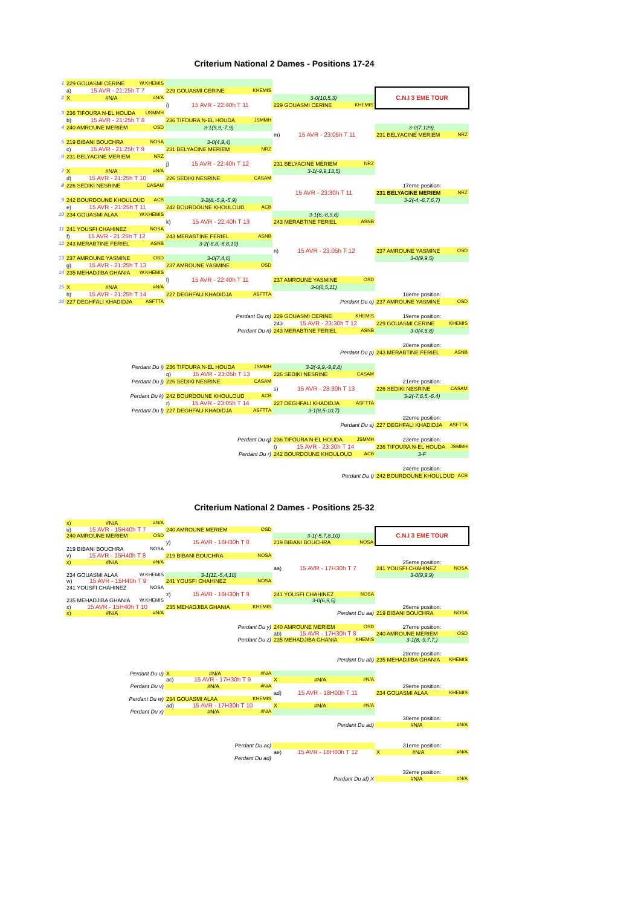Criterium National 2 Dames - Positions 17-24
| 1 | 229 GOUASMI CERINE W.KHEMIS | | | |
| | a) 15 AVR - 21:25h T 7 | 229 GOUASMI CERINE KHEMIS | | C.N.I 3 EME TOUR |
| 2 | X #N/A #N/A | | 3-0(10,5,3) | |
| | | i) 15 AVR - 22:40h T 11 | 229 GOUASMI CERINE KHEMIS | |
| 3 | 236 TIFOURA N-EL HOUDA USMMH | | | |
| | b) 15 AVR - 21:25h T 8 | 236 TIFOURA N-EL HOUDA JSMMH | | |
| 4 | 240 AMROUNE MERIEM OSD | 3-1(9,9,-7,9) | | 3-0(7,129), |
| | | | m) 15 AVR - 23:05h T 11 | 231 BELYACINE MERIEM NRZ |
| 5 | 219 BIBANI BOUCHRA NOSA | 3-0(4,9,4) | | |
| | c) 15 AVR - 21:25h T 9 | 231 BELYACINE MERIEM NRZ | | |
| 6 | 231 BELYACINE MERIEM NRZ | | | |
| | | j) 15 AVR - 22:40h T 12 | 231 BELYACINE MERIEM NRZ | |
| 7 | X #N/A #N/A | | 3-1(-9,9,13,5) | |
| | d) 15 AVR - 21:25h T 10 | 226 SEDIKI NESRINE CASAM | | |
| 8 | 226 SEDIKI NESRINE CASAM | | | 17eme position: |
| | | | 15 AVR - 23:30h T 11 | 231 BELYACINE MERIEM NRZ |
| 9 | 242 BOURDOUNE KHOULOUD ACB | 3-2(8,-5,9,-5,9) | | 3-2(-4,-6,7,6,7) |
| | e) 15 AVR - 21:25h T 11 | 242 BOURDOUNE KHOULOUD ACB | | |
| 10 | 234 GOUASMI ALAA W.KHEMIS | | 3-1(6,-8,9,8) | |
| | | k) 15 AVR - 22:40h T 13 | 243 MERABTINE FERIEL ASNB | |
| 11 | 241 YOUSFI CHAHINEZ NOSA | | | |
| | f) 15 AVR - 21:25h T 12 | 243 MERABTINE FERIEL ASNB | | |
| 12 | 243 MERABTINE FERIEL ASNB | 3-2(-8,8,-8,8,10) | | |
| | | | n) 15 AVR - 23:05h T 12 | 237 AMROUNE YASMINE OSD |
| 13 | 237 AMROUNE YASMINE OSD | 3-0(7,4,6) | | 3-0(9,9,5) |
| | g) 15 AVR - 21:25h T 13 | 237 AMROUNE YASMINE OSD | | |
| 14 | 235 MEHADJIBA GHANIA W.KHEMIS | | | |
| | | l) 15 AVR - 22:40h T 11 | 237 AMROUNE YASMINE OSD | |
| 15 | X #N/A #N/A | | 3-0(6,5,11) | |
| | h) 15 AVR - 21:25h T 14 | 227 DEGHFALI KHADIDJA ASFTTA | | 18eme position: |
| 16 | 227 DEGHFALI KHADIDJA ASFTTA | | Perdant Du o) | 237 AMROUNE YASMINE OSD |
| | | Perdant Du m) | 229 GOUASMI CERINE KHEMIS | 19eme position: |
| | | | 243 15 AVR - 23:30h T 12 | 229 GOUASMI CERINE KHEMIS |
| | | Perdant Du n) | 243 MERABTINE FERIEL ASNB | 3-0(4,6,8) |
| | | | | 20eme position: |
| | | | Perdant Du p) | 243 MERABTINE FERIEL ASNB |
| | Perdant Du i) | 236 TIFOURA N-EL HOUDA JSMMH | 3-2(-9,9,-9,8,8) | |
| | | q) 15 AVR - 23:05h T 13 | 226 SEDIKI NESRINE CASAM | |
| | Perdant Du j) | 226 SEDIKI NESRINE CASAM | | 21eme position: |
| | | | s) 15 AVR - 23:30h T 13 | 226 SEDIKI NESRINE CASAM |
| | Perdant Du k) | 242 BOURDOUNE KHOULOUD ACB | | 3-2(-7,6,5,-6,4) |
| | | r) 15 AVR - 23:05h T 14 | 227 DEGHFALI KHADIDJA ASFTTA | |
| | Perdant Du l) | 227 DEGHFALI KHADIDJA ASFTTA | 3-1(8,5-10,7) | |
| | | | | 22eme position: |
| | | | Perdant Du s) | 227 DEGHFALI KHADIDJA ASFTTA |
| | | Perdant Du q) | 236 TIFOURA N-EL HOUDA JSMMH | 23eme position: |
| | | | t) 15 AVR - 23:30h T 14 | 236 TIFOURA N-EL HOUDA JSMMH |
| | | Perdant Du r) | 242 BOURDOUNE KHOULOUD ACB | 3-F |
| | | | | 24eme position: |
| | | | Perdant Du t) | 242 BOURDOUNE KHOULOUD ACB |
Criterium National 2 Dames - Positions 25-32
| | x) #N/A #N/A | | | |
| | u) 15 AVR - 15H40h T 7 | 240 AMROUNE MERIEM OSD | | C.N.I 3 EME TOUR |
| | 240 AMROUNE MERIEM OSD | | 3-1(-5,7,8,10) | |
| | | y) 15 AVR - 16H30h T 8 | 219 BIBANI BOUCHRA NOSA | |
| | 219 BIBANI BOUCHRA NOSA | | | |
| | v) 15 AVR - 15H40h T 8 | 219 BIBANI BOUCHRA NOSA | | |
| | x) #N/A #N/A | | | 25eme position: |
| | | | aa) 15 AVR - 17H30h T 7 | 241 YOUSFI CHAHINEZ NOSA |
| | 234 GOUASMI ALAA W.KHEMIS | 3-1(11,-5,4,10) | | 3-0(9,9,9) |
| | w) 15 AVR - 15H40h T 9 | 241 YOUSFI CHAHINEZ NOSA | | |
| | 241 YOUSFI CHAHINEZ NOSA | | | |
| | | z) 15 AVR - 16H30h T 9 | 241 YOUSFI CHAHINEZ NOSA | |
| | 235 MEHADJIBA GHANIA W.KHEMIS | | 3-0(6,9,5) | |
| | x) 15 AVR - 15H40h T 10 | 235 MEHADJIBA GHANIA KHEMIS | | 26eme position: |
| | x) #N/A #N/A | | Perdant Du aa) | 219 BIBANI BOUCHRA NOSA |
| | | Perdant Du y) | 240 AMROUNE MERIEM OSD | 27eme position: |
| | | | ab) 15 AVR - 17H30h T 8 | 240 AMROUNE MERIEM OSD |
| | | Perdant Du z) | 235 MEHADJIBA GHANIA KHEMIS | 3-1(8,-9,7,7,) |
| | | | | 28eme position: |
| | | | Perdant Du ab) | 235 MEHADJIBA GHANIA KHEMIS |
| | Perdant Du u) | X #N/A #N/A | | |
| | | ac) 15 AVR - 17H30h T 9 | X #N/A #N/A | |
| | Perdant Du v) | #N/A #N/A | | 29eme position: |
| | | | ad) 15 AVR - 18H00h T 11 | 234 GOUASMI ALAA KHEMIS |
| | Perdant Du w) | 234 GOUASMI ALAA KHEMIS | | |
| | | ad) 15 AVR - 17H30h T 10 | X #N/A #N/A | |
| | Perdant Du x) | #N/A #N/A | | |
| | | | | 30eme position: |
| | | | Perdant Du ad) | #N/A #N/A |
| | | Perdant Du ac) | | 31eme position: |
| | | | ae) 15 AVR - 18H00h T 12 | X #N/A #N/A |
| | | Perdant Du ad) | | |
| | | | | 32eme position: |
| | | | Perdant Du af) X | #N/A #N/A |